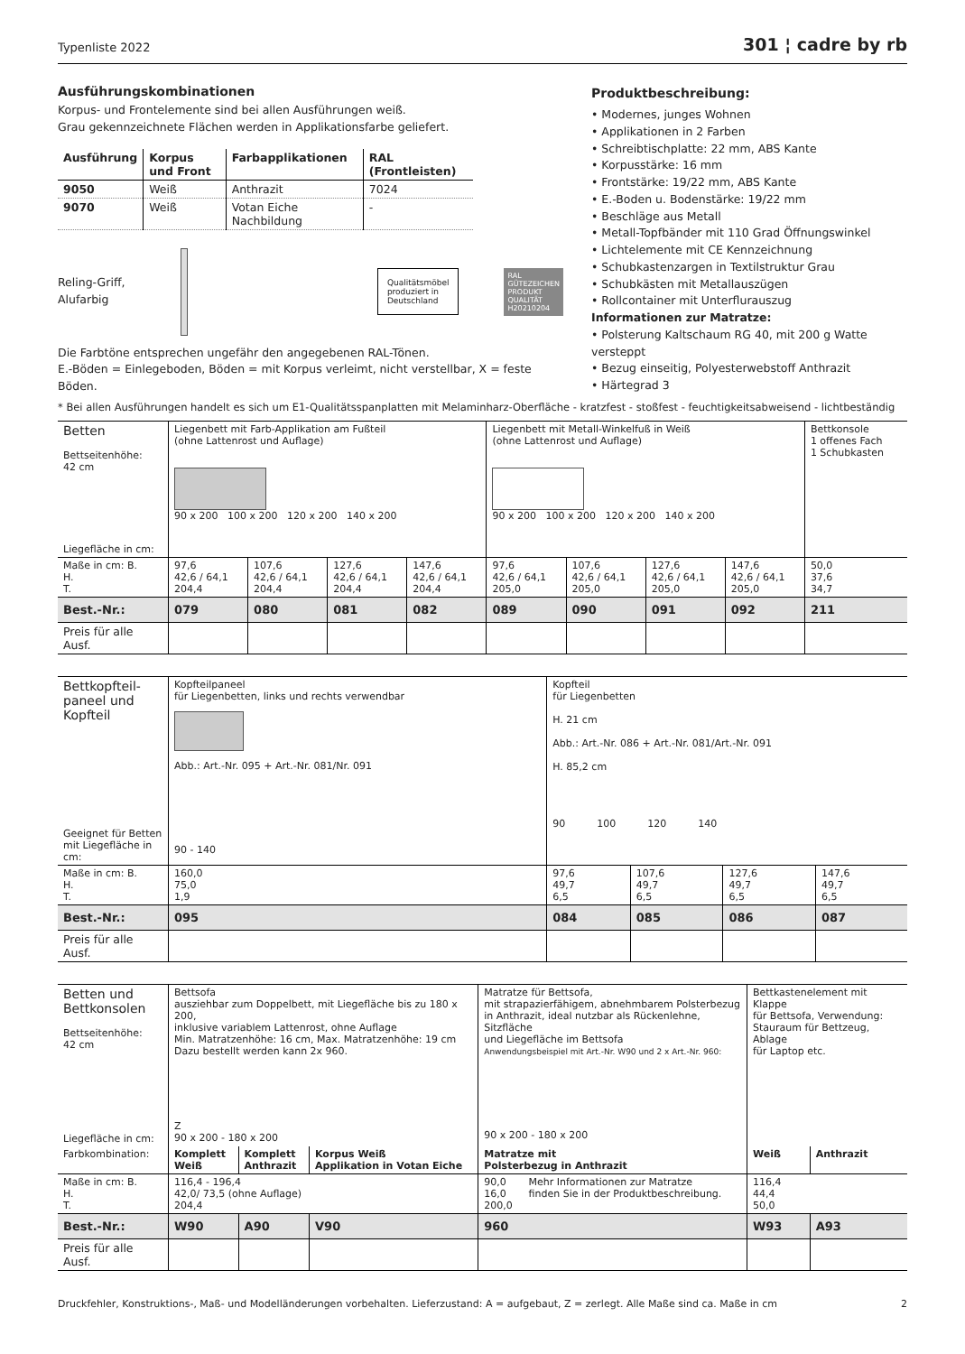Typenliste 2022 301 ¦ cadre by rb
Ausführungskombinationen
Korpus- und Frontelemente sind bei allen Ausführungen weiß.
Grau gekennzeichnete Flächen werden in Applikationsfarbe geliefert.
| Ausführung | Korpus und Front | Farbapplikationen | RAL (Frontleisten) |
| --- | --- | --- | --- |
| 9050 | Weiß | Anthrazit | 7024 |
| 9070 | Weiß | Votan Eiche Nachbildung | - |
Reling-Griff, Alufarbig
Qualitätsmöbel
produziert in
Deutschland
RAL
GÜTEZEICHEN
PRODUKT
QUALITÄT
H20210204
Die Farbtöne entsprechen ungefähr den angegebenen RAL-Tönen.
E.-Böden = Einlegeboden, Böden = mit Korpus verleimt, nicht verstellbar, X = feste Böden.
Produktbeschreibung:
• Modernes, junges Wohnen
• Applikationen in 2 Farben
• Schreibtischplatte: 22 mm, ABS Kante
• Korpusstärke: 16 mm
• Frontstärke: 19/22 mm, ABS Kante
• E.-Boden u. Bodenstärke: 19/22 mm
• Beschläge aus Metall
• Metall-Topfbänder mit 110 Grad Öffnungswinkel
• Lichtelemente mit CE Kennzeichnung
• Schubkastenzargen in Textilstruktur Grau
• Schubkästen mit Metallauszügen
• Rollcontainer mit Unterflurauszug
Informationen zur Matratze:
• Polsterung Kaltschaum RG 40, mit 200 g Watte versteppt
• Bezug einseitig, Polyesterwebstoff Anthrazit
• Härtegrad 3
* Bei allen Ausführungen handelt es sich um E1-Qualitätsspanplatten mit Melaminharz-Oberfläche - kratzfest - stoßfest - feuchtigkeitsabweisend - lichtbeständig
| Betten Bettseitenhöhe: 42 cm Liegefläche in cm: | Liegenbett mit Farb-Applikation am Fußteil (ohne Lattenrost und Auflage) 90 x 200 100 x 200 120 x 200 140 x 200 | | | | Liegenbett mit Metall-Winkelfuß in Weiß (ohne Lattenrost und Auflage) 90 x 200 100 x 200 120 x 200 140 x 200 | | | | Bettkonsole 1 offenes Fach 1 Schubkasten |
| Maße in cm: B. H. T. | 97,6 42,6 / 64,1 204,4 | 107,6 42,6 / 64,1 204,4 | 127,6 42,6 / 64,1 204,4 | 147,6 42,6 / 64,1 204,4 | 97,6 42,6 / 64,1 205,0 | 107,6 42,6 / 64,1 205,0 | 127,6 42,6 / 64,1 205,0 | 147,6 42,6 / 64,1 205,0 | 50,0 37,6 34,7 |
| Best.-Nr.: | 079 | 080 | 081 | 082 | 089 | 090 | 091 | 092 | 211 |
| Preis für alle Ausf. | | | | | | | | | |
| Bettkopfteil- paneel und Kopfteil Geeignet für Betten mit Liegefläche in cm: | Kopfteilpaneel für Liegenbetten, links und rechts verwendbar Abb.: Art.-Nr. 095 + Art.-Nr. 081/Nr. 091 90 - 140 | Kopfteil für Liegenbetten H. 21 cm Abb.: Art.-Nr. 086 + Art.-Nr. 081/Art.-Nr. 091 H. 85,2 cm 90 100 120 140 | | | |
| Maße in cm: B. H. T. | 160,0 75,0 1,9 | 97,6 49,7 6,5 | 107,6 49,7 6,5 | 127,6 49,7 6,5 | 147,6 49,7 6,5 |
| Best.-Nr.: | 095 | 084 | 085 | 086 | 087 |
| Preis für alle Ausf. | | | | | |
| Betten und Bettkonsolen Bettseitenhöhe: 42 cm Liegefläche in cm: | Bettsofa ausziehbar zum Doppelbett, mit Liegefläche bis zu 180 x 200, inklusive variablem Lattenrost, ohne Auflage Min. Matratzenhöhe: 16 cm, Max. Matratzenhöhe: 19 cm Dazu bestellt werden kann 2x 960. Z 90 x 200 - 180 x 200 | | | Matratze für Bettsofa, mit strapazierfähigem, abnehmbarem Polsterbezug in Anthrazit, ideal nutzbar als Rückenlehne, Sitzfläche und Liegefläche im Bettsofa Anwendungsbeispiel mit Art.-Nr. W90 und 2 x Art.-Nr. 960: 90 x 200 - 180 x 200 | | Bettkastenelement mit Klappe für Bettsofa, Verwendung: Stauraum für Bettzeug, Ablage für Laptop etc. | |
| Farbkombination: | Komplett Weiß | Komplett Anthrazit | Korpus Weiß Applikation in Votan Eiche | Matratze mit Polsterbezug in Anthrazit | | Weiß | Anthrazit |
| Maße in cm: B. H. T. | 116,4 - 196,4 42,0/ 73,5 (ohne Auflage) 204,4 | | | 90,0 16,0 200,0 | Mehr Informationen zur Matratze finden Sie in der Produktbeschreibung. | 116,4 44,4 50,0 | |
| Best.-Nr.: | W90 | A90 | V90 | 960 | | W93 | A93 |
| Preis für alle Ausf. | | | | | | | |
Druckfehler, Konstruktions-, Maß- und Modelländerungen vorbehalten. Lieferzustand: A = aufgebaut, Z = zerlegt. Alle Maße sind ca. Maße in cm 2